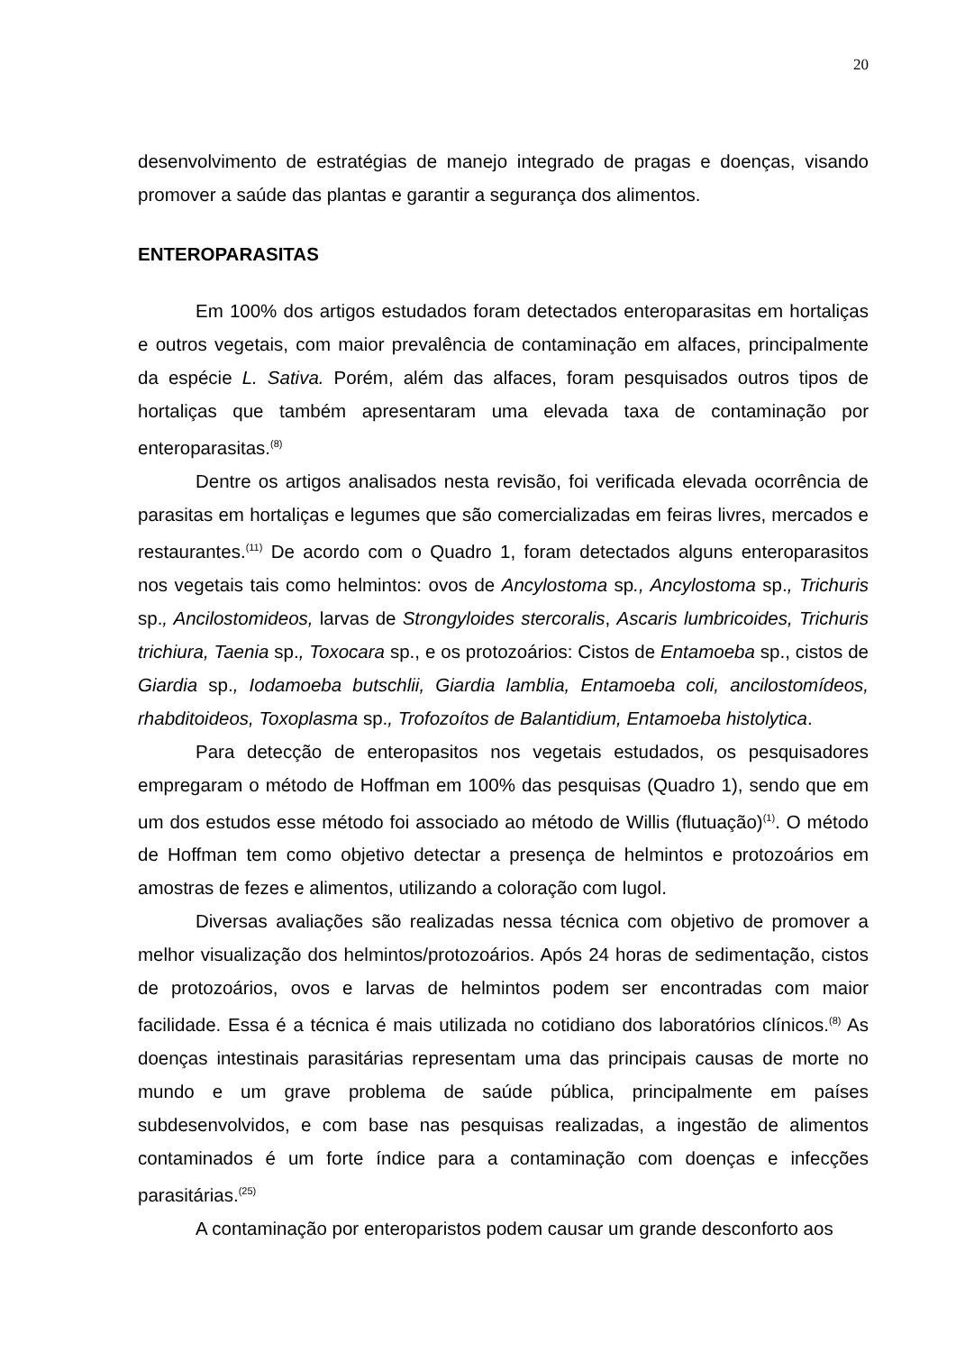20
desenvolvimento de estratégias de manejo integrado de pragas e doenças, visando promover a saúde das plantas e garantir a segurança dos alimentos.
ENTEROPARASITAS
Em 100% dos artigos estudados foram detectados enteroparasitas em hortaliças e outros vegetais, com maior prevalência de contaminação em alfaces, principalmente da espécie L. Sativa. Porém, além das alfaces, foram pesquisados outros tipos de hortaliças que também apresentaram uma elevada taxa de contaminação por enteroparasitas.<sup>(8)</sup>
Dentre os artigos analisados nesta revisão, foi verificada elevada ocorrência de parasitas em hortaliças e legumes que são comercializadas em feiras livres, mercados e restaurantes.<sup>(11)</sup> De acordo com o Quadro 1, foram detectados alguns enteroparasitos nos vegetais tais como helmintos: ovos de Ancylostoma sp., Ancylostoma sp., Trichuris sp., Ancilostomideos, larvas de Strongyloides stercoralis, Ascaris lumbricoides, Trichuris trichiura, Taenia sp., Toxocara sp., e os protozoários: Cistos de Entamoeba sp., cistos de Giardia sp., Iodamoeba butschlii, Giardia lamblia, Entamoeba coli, ancilostomídeos, rhabditoideos, Toxoplasma sp., Trofozoítos de Balantidium, Entamoeba histolytica.
Para detecção de enteropasitos nos vegetais estudados, os pesquisadores empregaram o método de Hoffman em 100% das pesquisas (Quadro 1), sendo que em um dos estudos esse método foi associado ao método de Willis (flutuação)<sup>(1)</sup>. O método de Hoffman tem como objetivo detectar a presença de helmintos e protozoários em amostras de fezes e alimentos, utilizando a coloração com lugol.
Diversas avaliações são realizadas nessa técnica com objetivo de promover a melhor visualização dos helmintos/protozoários. Após 24 horas de sedimentação, cistos de protozoários, ovos e larvas de helmintos podem ser encontradas com maior facilidade. Essa é a técnica é mais utilizada no cotidiano dos laboratórios clínicos.<sup>(8)</sup> As doenças intestinais parasitárias representam uma das principais causas de morte no mundo e um grave problema de saúde pública, principalmente em países subdesenvolvidos, e com base nas pesquisas realizadas, a ingestão de alimentos contaminados é um forte índice para a contaminação com doenças e infecções parasitárias.<sup>(25)</sup>
A contaminação por enteroparistos podem causar um grande desconforto aos